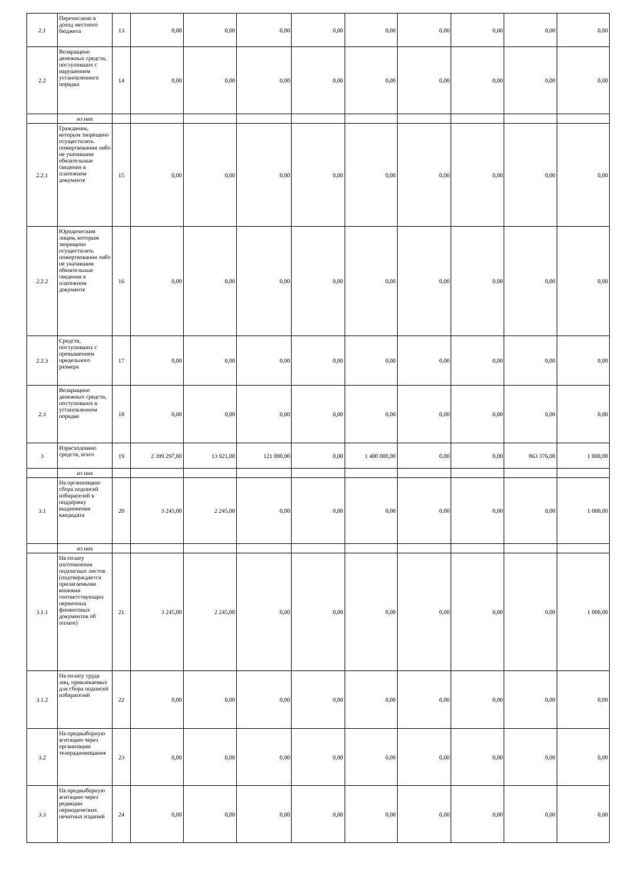| 2.1 | Перечислено в доход местного бюджета | 13 | 0,00 | 0,00 | 0,00 | 0,00 | 0,00 | 0,00 | 0,00 | 0,00 | 0,00 |
| 2.2 | Возвращено денежных средств, поступивших с нарушением установленного порядка | 14 | 0,00 | 0,00 | 0,00 | 0,00 | 0,00 | 0,00 | 0,00 | 0,00 | 0,00 |
| | из них | | | | | | | | | | |
| 2.2.1 | Гражданам, которым запрещено осуществлять пожертвования либо не указавшим обязательные сведения в платежном документе | 15 | 0,00 | 0,00 | 0,00 | 0,00 | 0,00 | 0,00 | 0,00 | 0,00 | 0,00 |
| 2.2.2 | Юридическим лицам, которым запрещено осуществлять пожертвования либо не указавшим обязательные сведения в платежном документе | 16 | 0,00 | 0,00 | 0,00 | 0,00 | 0,00 | 0,00 | 0,00 | 0,00 | 0,00 |
| 2.2.3 | Средств, поступивших с превышением предельного размера | 17 | 0,00 | 0,00 | 0,00 | 0,00 | 0,00 | 0,00 | 0,00 | 0,00 | 0,00 |
| 2.3 | Возвращено денежных средств, поступивших в установленном порядке | 18 | 0,00 | 0,00 | 0,00 | 0,00 | 0,00 | 0,00 | 0,00 | 0,00 | 0,00 |
| 3 | Израсходовано средств, всего | 19 | 2 399 297,00 | 13 921,00 | 121 000,00 | 0,00 | 1 400 000,00 | 0,00 | 0,00 | 863 376,00 | 1 000,00 |
| | из них | | | | | | | | | | |
| 3.1 | На организацию сбора подписей избирателей в поддержку выдвижения кандидата | 20 | 3 245,00 | 2 245,00 | 0,00 | 0,00 | 0,00 | 0,00 | 0,00 | 0,00 | 1 000,00 |
| | из них | | | | | | | | | | |
| 3.1.1 | На оплату изготовления подписных листов (подтверждается прилагаемыми копиями соответствующих первичных финансовых документов об оплате) | 21 | 3 245,00 | 2 245,00 | 0,00 | 0,00 | 0,00 | 0,00 | 0,00 | 0,00 | 1 000,00 |
| 3.1.2 | На оплату труда лиц, привлекаемых для сбора подписей избирателей | 22 | 0,00 | 0,00 | 0,00 | 0,00 | 0,00 | 0,00 | 0,00 | 0,00 | 0,00 |
| 3.2 | На предвыборную агитацию через организации телерадиовещания | 23 | 0,00 | 0,00 | 0,00 | 0,00 | 0,00 | 0,00 | 0,00 | 0,00 | 0,00 |
| 3.3 | На предвыборную агитацию через редакции периодических печатных изданий | 24 | 0,00 | 0,00 | 0,00 | 0,00 | 0,00 | 0,00 | 0,00 | 0,00 | 0,00 |